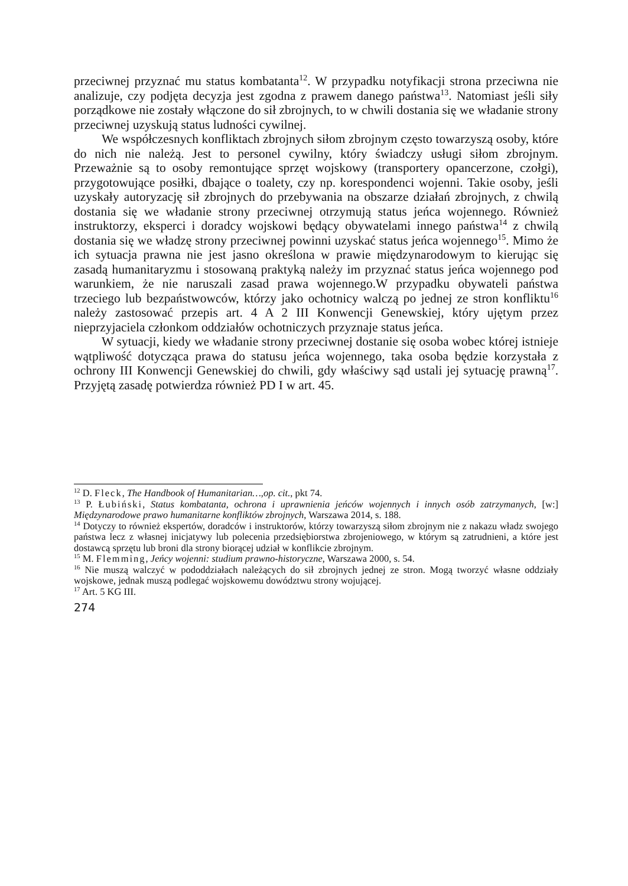przeciwnej przyznać mu status kombatanta<sup>12</sup>. W przypadku notyfikacji strona przeciwna nie analizuje, czy podjęta decyzja jest zgodna z prawem danego państwa<sup>13</sup>. Natomiast jeśli siły porządkowe nie zostały włączone do sił zbrojnych, to w chwili dostania się we władanie strony przeciwnej uzyskują status ludności cywilnej.
We współczesnych konfliktach zbrojnych siłom zbrojnym często towarzyszą osoby, które do nich nie należą. Jest to personel cywilny, który świadczy usługi siłom zbrojnym. Przeważnie są to osoby remontujące sprzęt wojskowy (transportery opancerzone, czołgi), przygotowujące posiłki, dbające o toalety, czy np. korespondenci wojenni. Takie osoby, jeśli uzyskały autoryzację sił zbrojnych do przebywania na obszarze działań zbrojnych, z chwilą dostania się we władanie strony przeciwnej otrzymują status jeńca wojennego. Również instruktorzy, eksperci i doradcy wojskowi będący obywatelami innego państwa<sup>14</sup> z chwilą dostania się we władzę strony przeciwnej powinni uzyskać status jeńca wojennego<sup>15</sup>. Mimo że ich sytuacja prawna nie jest jasno określona w prawie międzynarodowym to kierując się zasadą humanitaryzmu i stosowaną praktyką należy im przyznać status jeńca wojennego pod warunkiem, że nie naruszali zasad prawa wojennego.W przypadku obywateli państwa trzeciego lub bezpaństwowców, którzy jako ochotnicy walczą po jednej ze stron konfliktu<sup>16</sup> należy zastosować przepis art. 4 A 2 III Konwencji Genewskiej, który ujętym przez nieprzyjaciela członkom oddziałów ochotniczych przyznaje status jeńca.
W sytuacji, kiedy we władanie strony przeciwnej dostanie się osoba wobec której istnieje wątpliwość dotycząca prawa do statusu jeńca wojennego, taka osoba będzie korzystała z ochrony III Konwencji Genewskiej do chwili, gdy właściwy sąd ustali jej sytuację prawną<sup>17</sup>. Przyjętą zasadę potwierdza również PD I w art. 45.
<sup>12</sup> D. Fleck, The Handbook of Humanitarian…,op. cit., pkt 74.
<sup>13</sup> P. Łubiński, Status kombatanta, ochrona i uprawnienia jeńców wojennych i innych osób zatrzymanych, [w:] Międzynarodowe prawo humanitarne konfliktów zbrojnych, Warszawa 2014, s. 188.
<sup>14</sup> Dotyczy to również ekspertów, doradców i instruktorów, którzy towarzyszą siłom zbrojnym nie z nakazu władz swojego państwa lecz z własnej inicjatywy lub polecenia przedsiębiorstwa zbrojeniowego, w którym są zatrudnieni, a które jest dostawcą sprzętu lub broni dla strony biorącej udział w konflikcie zbrojnym.
<sup>15</sup> M. Flemming, Jeńcy wojenni: studium prawno-historyczne, Warszawa 2000, s. 54.
<sup>16</sup> Nie muszą walczyć w pododdziałach należących do sił zbrojnych jednej ze stron. Mogą tworzyć własne oddziały wojskowe, jednak muszą podlegać wojskowemu dowództwu strony wojującej.
<sup>17</sup> Art. 5 KG III.
274